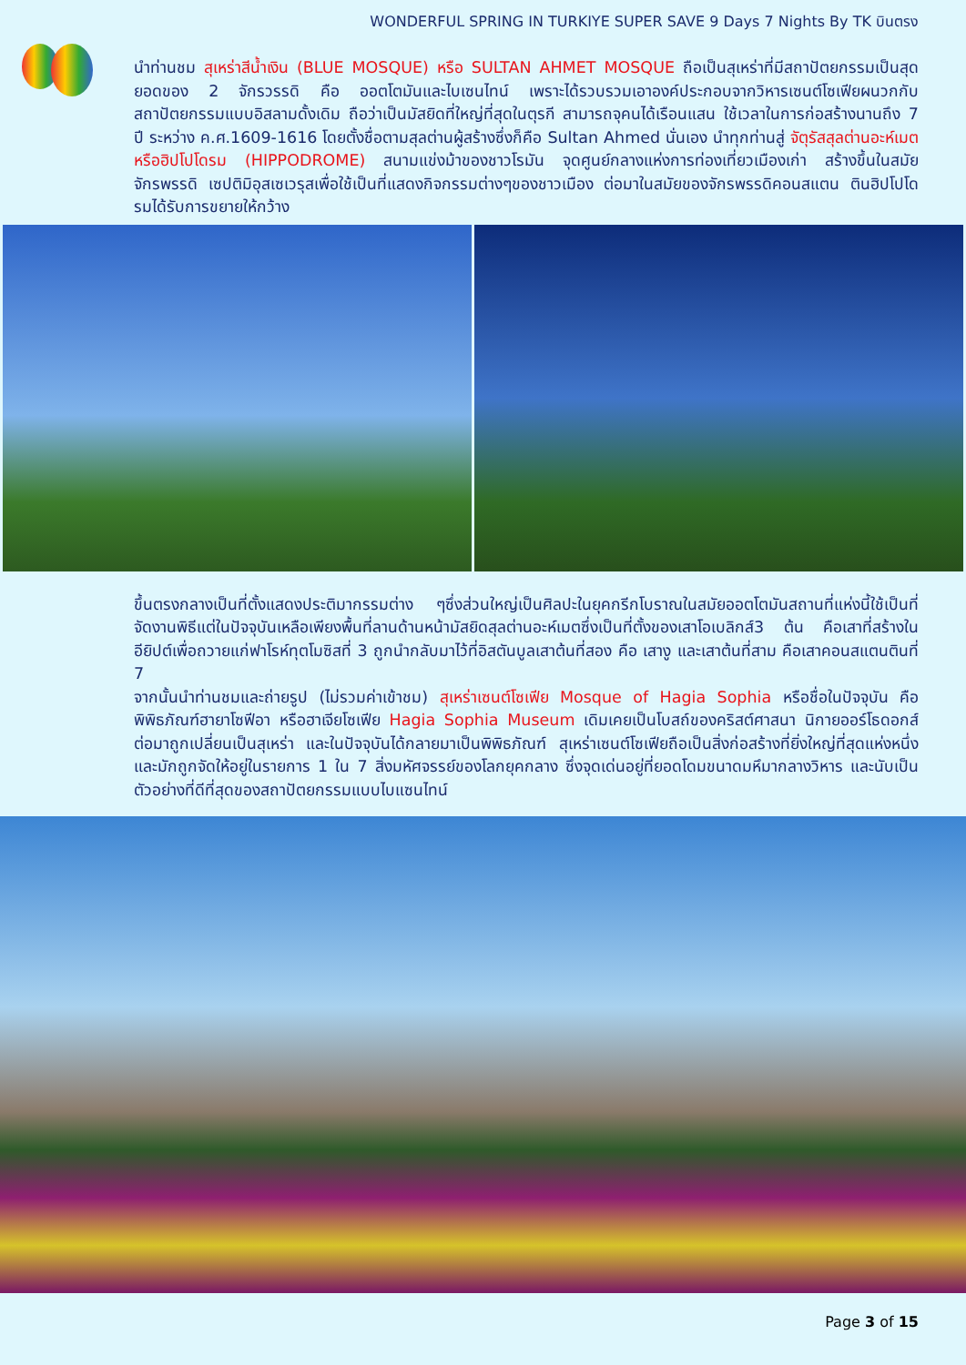WONDERFUL SPRING IN TURKIYE SUPER SAVE 9 Days 7 Nights By TK บินตรง
นำท่านชม สุเหร่าสีน้ำเงิน (BLUE MOSQUE) หรือ SULTAN AHMET MOSQUE ถือเป็นสุเหร่าที่มีสถาปัตยกรรมเป็นสุดยอดของ 2 จักรวรรดิ คือ ออตโตมันและไบเซนไทน์ เพราะได้รวบรวมเอาองค์ประกอบจากวิหารเซนต์โซเฟียผนวกกับสถาปัตยกรรมแบบอิสลามดั้งเดิม ถือว่าเป็นมัสยิดที่ใหญ่ที่สุดในตุรกี สามารถจุคนได้เรือนแสน ใช้เวลาในการก่อสร้างนานถึง 7 ปี ระหว่าง ค.ศ.1609-1616 โดยตั้งชื่อตามสุลต่านผู้สร้างซึ่งก็คือ Sultan Ahmed นั่นเอง นำทุกท่านสู่ จัตุรัสสุลต่านอะห์เมตหรือฮิปโปโดรม (HIPPODROME) สนามแข่งม้าของชาวโรมัน จุดศูนย์กลางแห่งการท่องเที่ยวเมืองเก่า สร้างขึ้นในสมัยจักรพรรดิ เซปติมิอุสเซเวรุสเพื่อใช้เป็นที่แสดงกิจกรรมต่างๆของชาวเมือง ต่อมาในสมัยของจักรพรรดิคอนสแตน ตินฮิปโปโดรมได้รับการขยายให้กว้าง
ขึ้นตรงกลางเป็นที่ตั้งแสดงประติมากรรมต่าง ๆซึ่งส่วนใหญ่เป็นศิลปะในยุคกรีกโบราณในสมัยออตโตมันสถานที่แห่งนี้ใช้เป็นที่จัดงานพิธีแต่ในปัจจุบันเหลือเพียงพื้นที่ลานด้านหน้ามัสยิดสุลต่านอะห์เมตซึ่งเป็นที่ตั้งของเสาโอเบลิกส์3 ต้น คือเสาที่สร้างในอียิปต์เพื่อถวายแก่ฟาโรห์ทุตโมซิสที่ 3 ถูกนำกลับมาไว้ที่อิสตันบูลเสาต้นที่สอง คือ เสางู และเสาต้นที่สาม คือเสาคอนสแตนตินที่ 7
จากนั้นนำท่านชมและถ่ายรูป (ไม่รวมค่าเข้าชม) สุเหร่าเซนต์โซเฟีย Mosque of Hagia Sophia หรือชื่อในปัจจุบัน คือ พิพิธภัณฑ์ฮายาโซฟีอา หรือฮาเจียโซเฟีย Hagia Sophia Museum เดิมเคยเป็นโบสถ์ของคริสต์ศาสนา นิกายออร์โธดอกส์ ต่อมาถูกเปลี่ยนเป็นสุเหร่า และในปัจจุบันได้กลายมาเป็นพิพิธภัณฑ์ สุเหร่าเซนต์โซเฟียถือเป็นสิ่งก่อสร้างที่ยิ่งใหญ่ที่สุดแห่งหนึ่ง และมักถูกจัดให้อยู่ในรายการ 1 ใน 7 สิ่งมหัศจรรย์ของโลกยุคกลาง ซึ่งจุดเด่นอยู่ที่ยอดโดมขนาดมหึมากลางวิหาร และนับเป็นตัวอย่างที่ดีที่สุดของสถาปัตยกรรมแบบไบแซนไทน์
Page 3 of 15